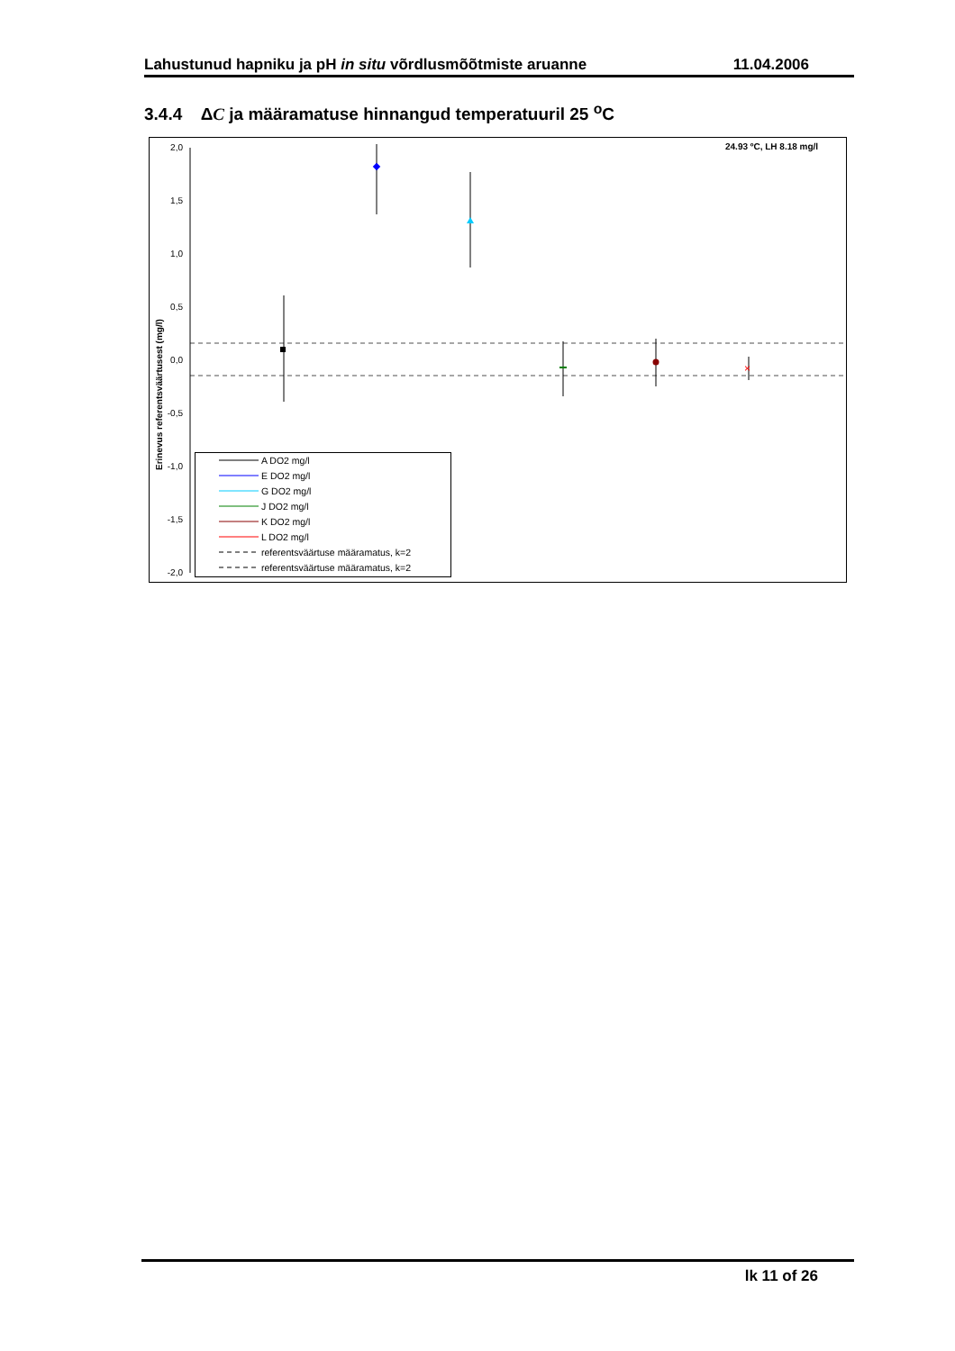Lahustunud hapniku ja pH in situ võrdlusmõõtmiste aruanne 11.04.2006
3.4.4 ΔC ja määramatuse hinnangud temperatuuril 25 <sup>o</sup>C
24.93 ºC, LH 8.18 mg/l
2,0
1,5
1,0
0,5
0,0
-0,5
-1,0
-1,5
-2,0
Erinevus referentsväärtusest (mg/l)
×
A DO2 mg/l
E DO2 mg/l
G DO2 mg/l
J DO2 mg/l
K DO2 mg/l
L DO2 mg/l
referentsväärtuse määramatus, k=2
referentsväärtuse määramatus, k=2
lk 11 of 26